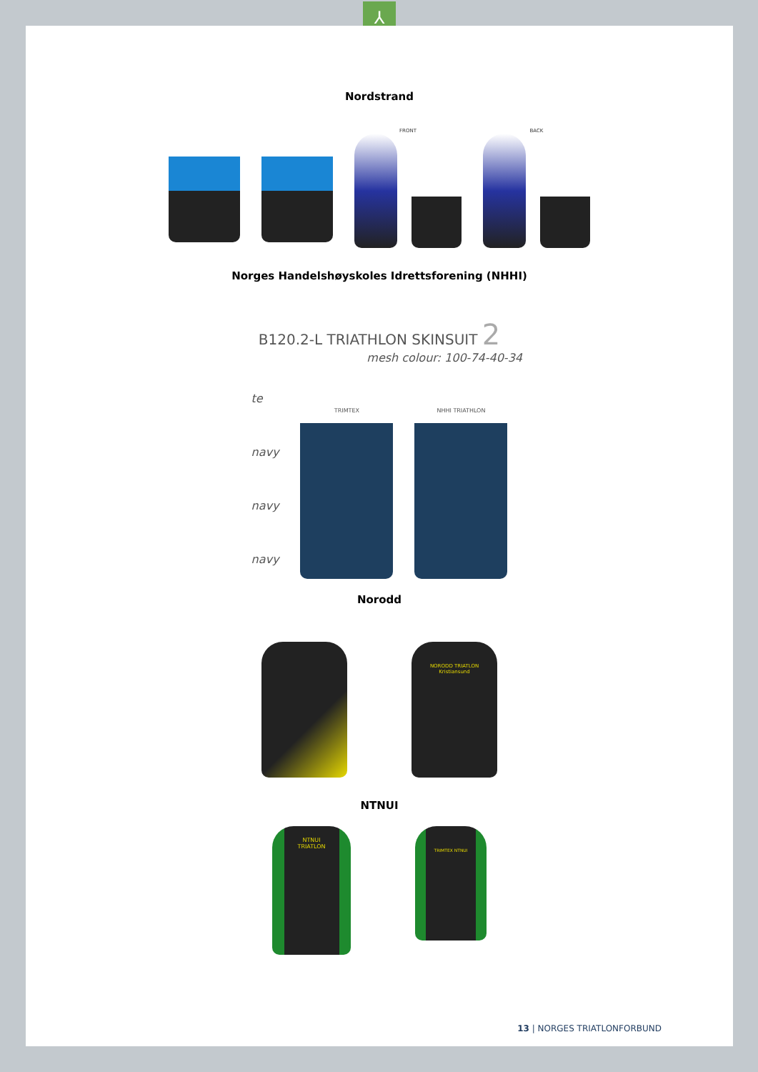⅄
Nordstrand
FRONT BACK
Norges Handelshøyskoles Idrettsforening (NHHI)
B120.2-L TRIATHLON SKINSUIT 2
mesh colour: 100-74-40-34
te
navy
navy
navy
TRIMTEX NHHI TRIATHLON
Norodd
NORODD TRIATLON
Kristiansund
NTNUI
NTNUI
TRIATLON
TRIMTEX NTNUI
13 | NORGES TRIATLONFORBUND